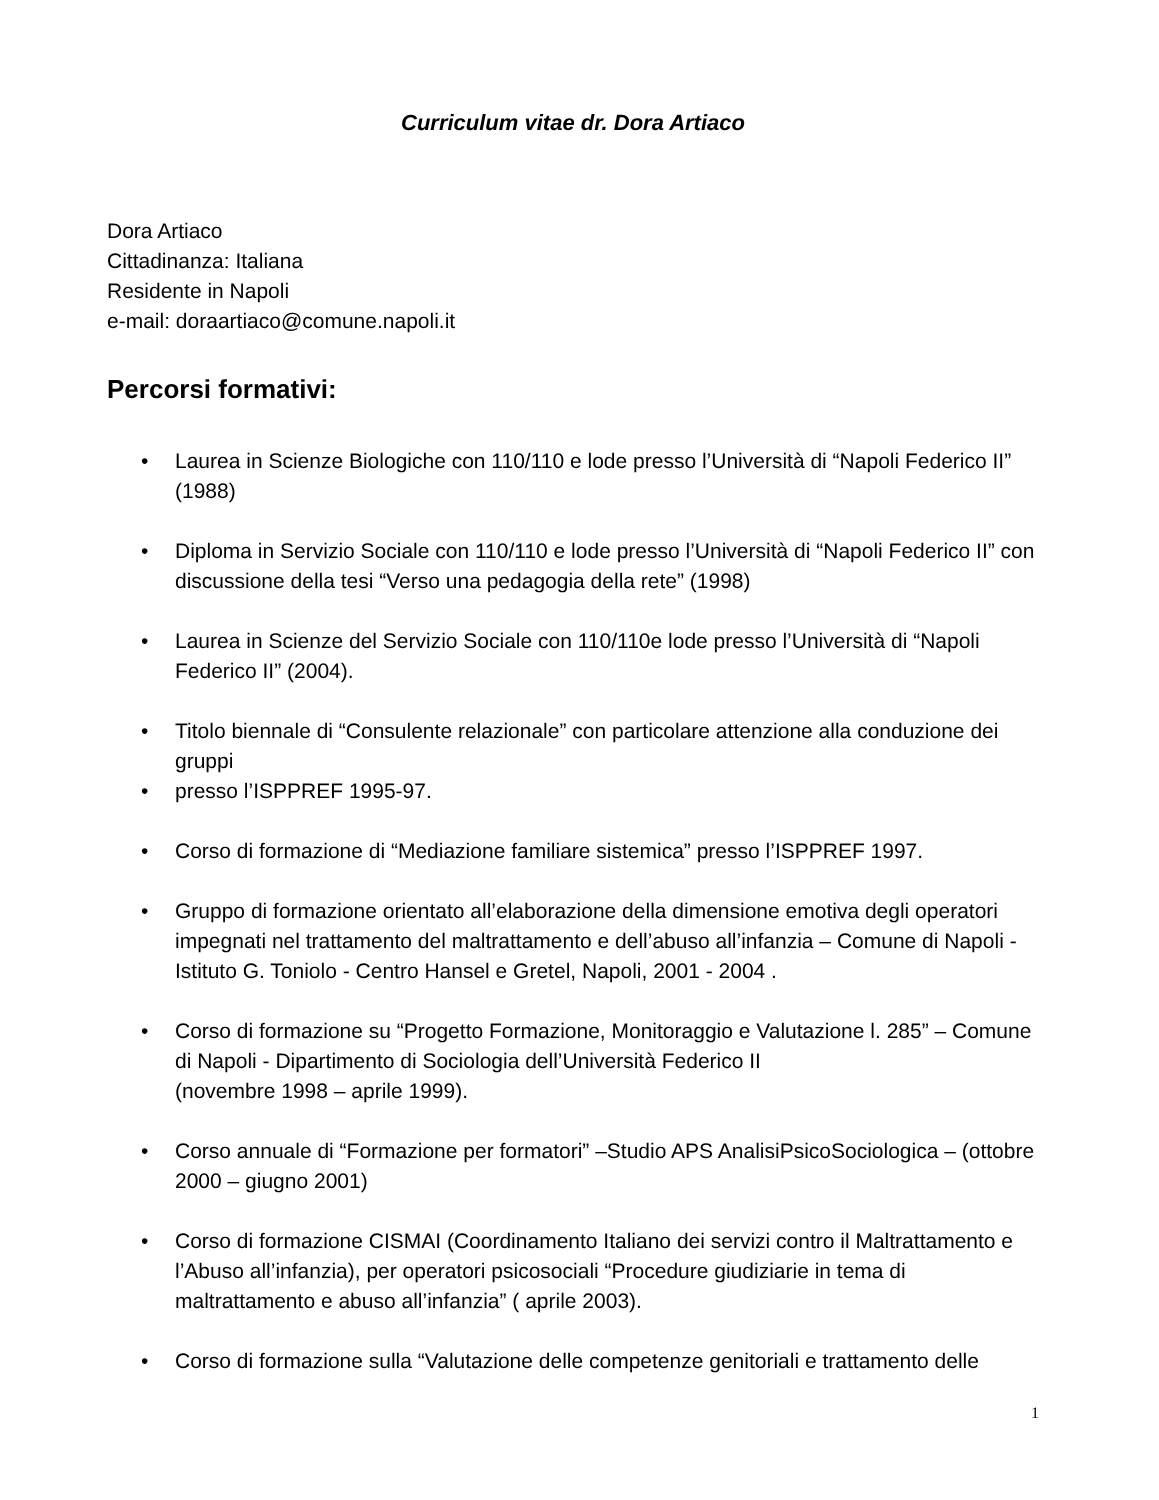Curriculum vitae dr. Dora Artiaco
Dora Artiaco
Cittadinanza: Italiana
Residente in Napoli
e-mail: doraartiaco@comune.napoli.it
Percorsi formativi:
• Laurea in Scienze Biologiche con 110/110 e lode presso l’Università di “Napoli Federico II” (1988)
• Diploma in Servizio Sociale con 110/110 e lode presso l’Università di “Napoli Federico II” con discussione della tesi “Verso una pedagogia della rete” (1998)
• Laurea in Scienze del Servizio Sociale con 110/110e lode presso l’Università di “Napoli Federico II” (2004).
• Titolo biennale di “Consulente relazionale” con particolare attenzione alla conduzione dei gruppi
• presso l’ISPPREF 1995-97.
• Corso di formazione di “Mediazione familiare sistemica” presso l’ISPPREF 1997.
• Gruppo di formazione orientato all’elaborazione della dimensione emotiva degli operatori impegnati nel trattamento del maltrattamento e dell’abuso all’infanzia – Comune di Napoli - Istituto G. Toniolo - Centro Hansel e Gretel, Napoli, 2001 - 2004 .
• Corso di formazione su “Progetto Formazione, Monitoraggio e Valutazione l. 285” – Comune di Napoli - Dipartimento di Sociologia dell’Università Federico II
(novembre 1998 – aprile 1999).
• Corso annuale di “Formazione per formatori” –Studio APS AnalisiPsicoSociologica – (ottobre 2000 – giugno 2001)
• Corso di formazione CISMAI (Coordinamento Italiano dei servizi contro il Maltrattamento e l’Abuso all’infanzia), per operatori psicosociali “Procedure giudiziarie in tema di maltrattamento e abuso all’infanzia” ( aprile 2003).
• Corso di formazione sulla “Valutazione delle competenze genitoriali e trattamento delle
1